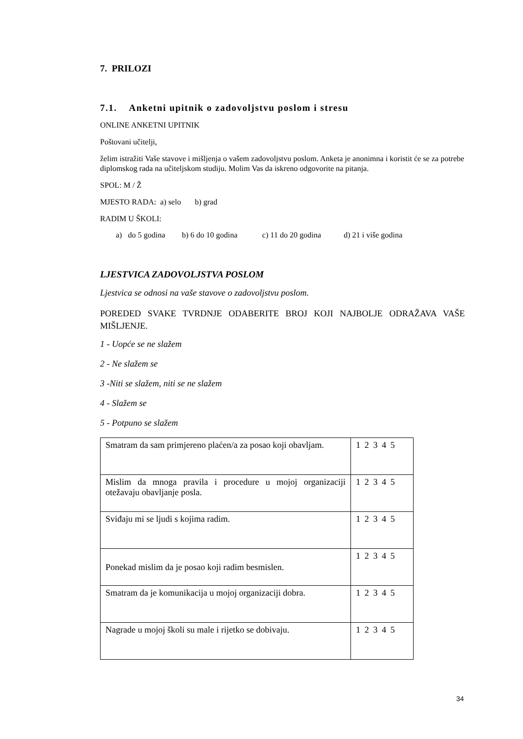7. PRILOZI
7.1. Anketni upitnik o zadovoljstvu poslom i stresu
ONLINE ANKETNI UPITNIK
Poštovani učitelji,
želim istražiti Vaše stavove i mišljenja o vašem zadovoljstvu poslom. Anketa je anonimna i koristit će se za potrebe diplomskog rada na učiteljskom studiju. Molim Vas da iskreno odgovorite na pitanja.
SPOL: M / Ž
MJESTO RADA: a) selo b) grad
RADIM U ŠKOLI:
a) do 5 godina b) 6 do 10 godina c) 11 do 20 godina d) 21 i više godina
LJESTVICA ZADOVOLJSTVA POSLOM
Ljestvica se odnosi na vaše stavove o zadovoljstvu poslom.
POREDED SVAKE TVRDNJE ODABERITE BROJ KOJI NAJBOLJE ODRAŽAVA VAŠE MIŠLJENJE.
1 - Uopće se ne slažem
2 - Ne slažem se
3 -Niti se slažem, niti se ne slažem
4 - Slažem se
5 - Potpuno se slažem
| Smatram da sam primjereno plaćen/a za posao koji obavljam. | 1 2 3 4 5 |
| Mislim da mnoga pravila i procedure u mojoj organizaciji otežavaju obavljanje posla. | 1 2 3 4 5 |
| Sviđaju mi se ljudi s kojima radim. | 1 2 3 4 5 |
| Ponekad mislim da je posao koji radim besmislen. | 1 2 3 4 5 |
| Smatram da je komunikacija u mojoj organizaciji dobra. | 1 2 3 4 5 |
| Nagrade u mojoj školi su male i rijetko se dobivaju. | 1 2 3 4 5 |
34